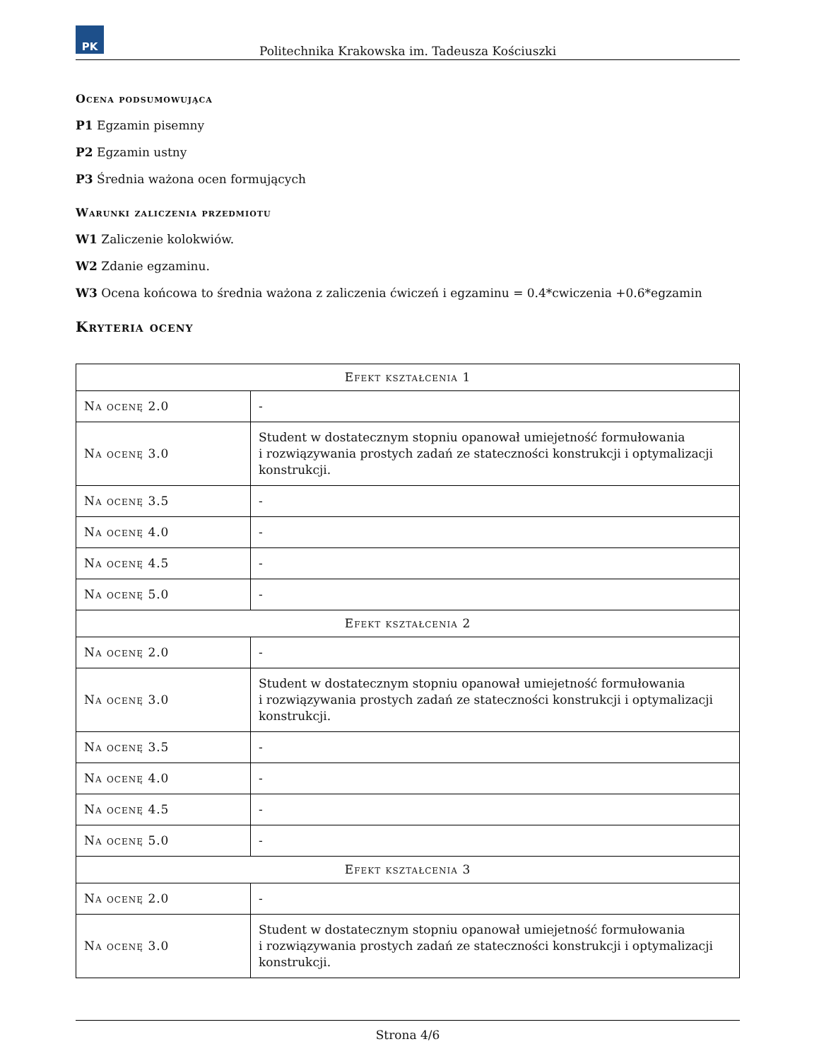PK
Politechnika Krakowska im. Tadeusza Kościuszki
Ocena podsumowująca
P1 Egzamin pisemny
P2 Egzamin ustny
P3 Średnia ważona ocen formujących
Warunki zaliczenia przedmiotu
W1 Zaliczenie kolokwiów.
W2 Zdanie egzaminu.
W3 Ocena końcowa to średnia ważona z zaliczenia ćwiczeń i egzaminu = 0.4*cwiczenia +0.6*egzamin
Kryteria oceny
| Efekt kształcenia 1 | |
| --- | --- |
| Na ocenę 2.0 | - |
| Na ocenę 3.0 | Student w dostatecznym stopniu opanował umiejetność formułowania i rozwiązywania prostych zadań ze stateczności konstrukcji i optymalizacji konstrukcji. |
| Na ocenę 3.5 | - |
| Na ocenę 4.0 | - |
| Na ocenę 4.5 | - |
| Na ocenę 5.0 | - |
| Efekt kształcenia 2 | |
| Na ocenę 2.0 | - |
| Na ocenę 3.0 | Student w dostatecznym stopniu opanował umiejetność formułowania i rozwiązywania prostych zadań ze stateczności konstrukcji i optymalizacji konstrukcji. |
| Na ocenę 3.5 | - |
| Na ocenę 4.0 | - |
| Na ocenę 4.5 | - |
| Na ocenę 5.0 | - |
| Efekt kształcenia 3 | |
| Na ocenę 2.0 | - |
| Na ocenę 3.0 | Student w dostatecznym stopniu opanował umiejetność formułowania i rozwiązywania prostych zadań ze stateczności konstrukcji i optymalizacji konstrukcji. |
Strona 4/6